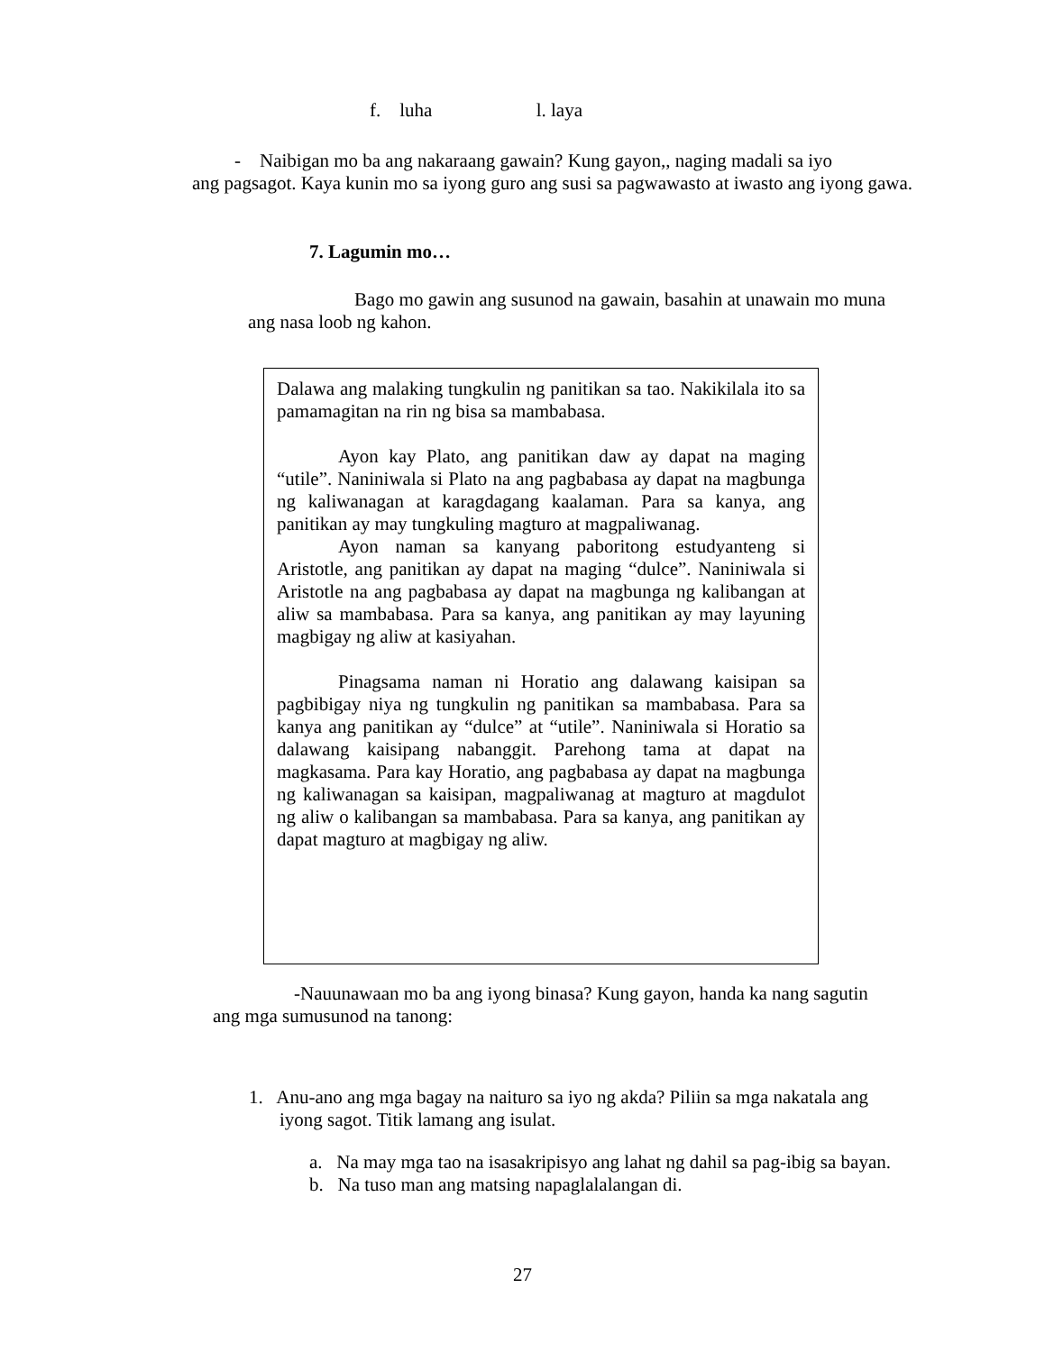f. luha l. laya
- Naibigan mo ba ang nakaraang gawain? Kung gayon,, naging madali sa iyo
ang pagsagot. Kaya kunin mo sa iyong guro ang susi sa pagwawasto at iwasto ang iyong gawa.
7. Lagumin mo…
Bago mo gawin ang susunod na gawain, basahin at unawain mo muna
ang nasa loob ng kahon.
Dalawa ang malaking tungkulin ng panitikan sa tao. Nakikilala ito sa pamamagitan na rin ng bisa sa mambabasa.
Ayon kay Plato, ang panitikan daw ay dapat na maging “utile”. Naniniwala si Plato na ang pagbabasa ay dapat na magbunga ng kaliwanagan at karagdagang kaalaman. Para sa kanya, ang panitikan ay may tungkuling magturo at magpaliwanag.
Ayon naman sa kanyang paboritong estudyanteng si Aristotle, ang panitikan ay dapat na maging “dulce”. Naniniwala si Aristotle na ang pagbabasa ay dapat na magbunga ng kalibangan at aliw sa mambabasa. Para sa kanya, ang panitikan ay may layuning magbigay ng aliw at kasiyahan.
Pinagsama naman ni Horatio ang dalawang kaisipan sa pagbibigay niya ng tungkulin ng panitikan sa mambabasa. Para sa kanya ang panitikan ay “dulce” at “utile”. Naniniwala si Horatio sa dalawang kaisipang nabanggit. Parehong tama at dapat na magkasama. Para kay Horatio, ang pagbabasa ay dapat na magbunga ng kaliwanagan sa kaisipan, magpaliwanag at magturo at magdulot ng aliw o kalibangan sa mambabasa. Para sa kanya, ang panitikan ay dapat magturo at magbigay ng aliw.
-Nauunawaan mo ba ang iyong binasa? Kung gayon, handa ka nang sagutin
ang mga sumusunod na tanong:
1. Anu-ano ang mga bagay na naituro sa iyo ng akda? Piliin sa mga nakatala ang
iyong sagot. Titik lamang ang isulat.
a. Na may mga tao na isasakripisyo ang lahat ng dahil sa pag-ibig sa bayan.
b. Na tuso man ang matsing napaglalalangan di.
27